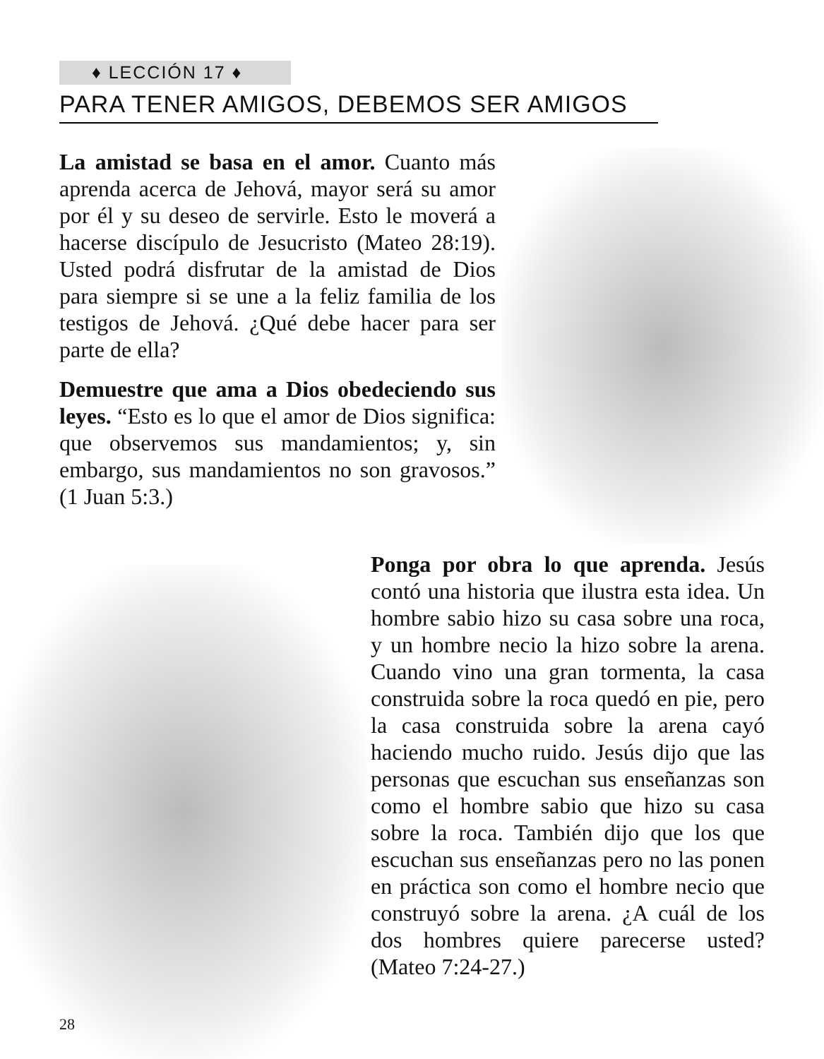♦ LECCIÓN 17 ♦
PARA TENER AMIGOS, DEBEMOS SER AMIGOS
La amistad se basa en el amor. Cuanto más aprenda acerca de Jehová, mayor será su amor por él y su deseo de servirle. Esto le moverá a hacerse discípulo de Jesucristo (Mateo 28:19). Usted podrá disfrutar de la amistad de Dios para siempre si se une a la feliz familia de los testigos de Jehová. ¿Qué debe hacer para ser parte de ella?
Demuestre que ama a Dios obedeciendo sus leyes. “Esto es lo que el amor de Dios significa: que observemos sus mandamientos; y, sin embargo, sus mandamientos no son gravosos.” (1 Juan 5:3.)
Ponga por obra lo que aprenda. Jesús contó una historia que ilustra esta idea. Un hombre sabio hizo su casa sobre una roca, y un hombre necio la hizo sobre la arena. Cuando vino una gran tormenta, la casa construida sobre la roca quedó en pie, pero la casa construida sobre la arena cayó haciendo mucho ruido. Jesús dijo que las personas que escuchan sus enseñanzas son como el hombre sabio que hizo su casa sobre la roca. También dijo que los que escuchan sus enseñanzas pero no las ponen en práctica son como el hombre necio que construyó sobre la arena. ¿A cuál de los dos hombres quiere parecerse usted? (Mateo 7:24-27.)
28